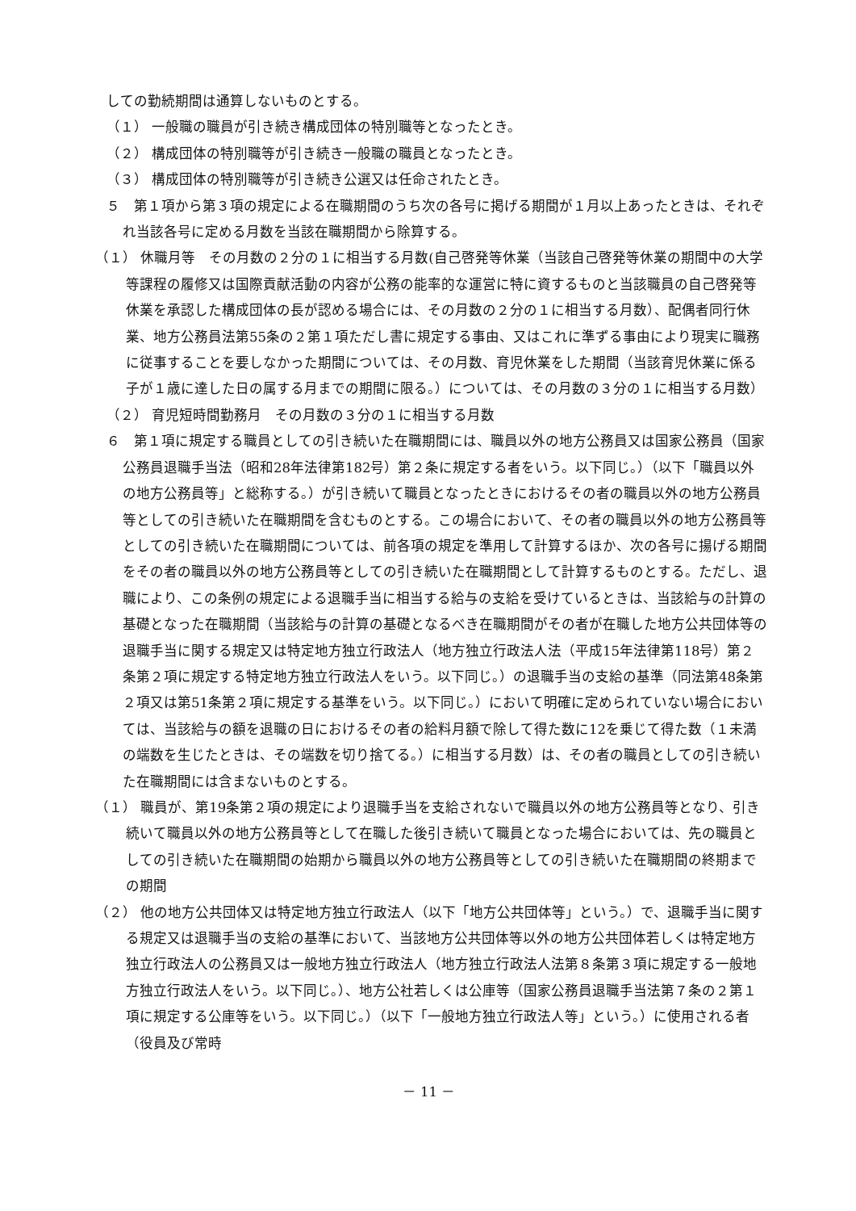しての勤続期間は通算しないものとする。
（１） 一般職の職員が引き続き構成団体の特別職等となったとき。
（２） 構成団体の特別職等が引き続き一般職の職員となったとき。
（３） 構成団体の特別職等が引き続き公選又は任命されたとき。
５　第１項から第３項の規定による在職期間のうち次の各号に掲げる期間が１月以上あったときは、それぞれ当該各号に定める月数を当該在職期間から除算する。
（１） 休職月等　その月数の２分の１に相当する月数(自己啓発等休業（当該自己啓発等休業の期間中の大学等課程の履修又は国際貢献活動の内容が公務の能率的な運営に特に資するものと当該職員の自己啓発等休業を承認した構成団体の長が認める場合には、その月数の２分の１に相当する月数）、配偶者同行休業、地方公務員法第55条の２第１項ただし書に規定する事由、又はこれに準ずる事由により現実に職務に従事することを要しなかった期間については、その月数、育児休業をした期間（当該育児休業に係る子が１歳に達した日の属する月までの期間に限る。）については、その月数の３分の１に相当する月数）
（２） 育児短時間勤務月　その月数の３分の１に相当する月数
６　第１項に規定する職員としての引き続いた在職期間には、職員以外の地方公務員又は国家公務員（国家公務員退職手当法（昭和28年法律第182号）第２条に規定する者をいう。以下同じ。）（以下「職員以外の地方公務員等」と総称する。）が引き続いて職員となったときにおけるその者の職員以外の地方公務員等としての引き続いた在職期間を含むものとする。この場合において、その者の職員以外の地方公務員等としての引き続いた在職期間については、前各項の規定を準用して計算するほか、次の各号に揚げる期間をその者の職員以外の地方公務員等としての引き続いた在職期間として計算するものとする。ただし、退職により、この条例の規定による退職手当に相当する給与の支給を受けているときは、当該給与の計算の基礎となった在職期間（当該給与の計算の基礎となるべき在職期間がその者が在職した地方公共団体等の退職手当に関する規定又は特定地方独立行政法人（地方独立行政法人法（平成15年法律第118号）第２条第２項に規定する特定地方独立行政法人をいう。以下同じ。）の退職手当の支給の基準（同法第48条第２項又は第51条第２項に規定する基準をいう。以下同じ。）において明確に定められていない場合においては、当該給与の額を退職の日におけるその者の給料月額で除して得た数に12を乗じて得た数（１未満の端数を生じたときは、その端数を切り捨てる。）に相当する月数）は、その者の職員としての引き続いた在職期間には含まないものとする。
（１） 職員が、第19条第２項の規定により退職手当を支給されないで職員以外の地方公務員等となり、引き続いて職員以外の地方公務員等として在職した後引き続いて職員となった場合においては、先の職員としての引き続いた在職期間の始期から職員以外の地方公務員等としての引き続いた在職期間の終期までの期間
（２） 他の地方公共団体又は特定地方独立行政法人（以下「地方公共団体等」という。）で、退職手当に関する規定又は退職手当の支給の基準において、当該地方公共団体等以外の地方公共団体若しくは特定地方独立行政法人の公務員又は一般地方独立行政法人（地方独立行政法人法第８条第３項に規定する一般地方独立行政法人をいう。以下同じ。）、地方公社若しくは公庫等（国家公務員退職手当法第７条の２第１項に規定する公庫等をいう。以下同じ。）（以下「一般地方独立行政法人等」という。）に使用される者（役員及び常時
－ 11 －